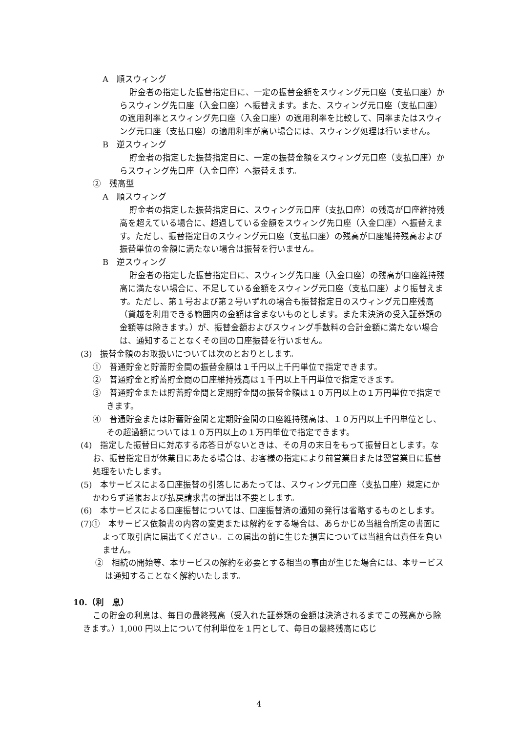A　順スウィング
貯金者の指定した振替指定日に、一定の振替金額をスウィング元口座（支払口座）からスウィング先口座（入金口座）へ振替えます。また、スウィング元口座（支払口座）の適用利率とスウィング先口座（入金口座）の適用利率を比較して、同率またはスウィング元口座（支払口座）の適用利率が高い場合には、スウィング処理は行いません。
B　逆スウィング
貯金者の指定した振替指定日に、一定の振替金額をスウィング元口座（支払口座）からスウィング先口座（入金口座）へ振替えます。
②　残高型
A　順スウィング
貯金者の指定した振替指定日に、スウィング元口座（支払口座）の残高が口座維持残高を超えている場合に、超過している金額をスウィング先口座（入金口座）へ振替えます。ただし、振替指定日のスウィング元口座（支払口座）の残高が口座維持残高および振替単位の金額に満たない場合は振替を行いません。
B　逆スウィング
貯金者の指定した振替指定日に、スウィング先口座（入金口座）の残高が口座維持残高に満たない場合に、不足している金額をスウィング元口座（支払口座）より振替えます。ただし、第１号および第２号いずれの場合も振替指定日のスウィング元口座残高（貸越を利用できる範囲内の金額は含まないものとします。また未決済の受入証券類の金額等は除きます。）が、振替金額およびスウィング手数料の合計金額に満たない場合は、通知することなくその回の口座振替を行いません。
(3)　振替金額のお取扱いについては次のとおりとします。
①　普通貯金と貯蓄貯金間の振替金額は１千円以上千円単位で指定できます。
②　普通貯金と貯蓄貯金間の口座維持残高は１千円以上千円単位で指定できます。
③　普通貯金または貯蓄貯金間と定期貯金間の振替金額は１０万円以上の１万円単位で指定できます。
④　普通貯金または貯蓄貯金間と定期貯金間の口座維持残高は、１０万円以上千円単位とし、その超過額については１０万円以上の１万円単位で指定できます。
(4)　指定した振替日に対応する応答日がないときは、その月の末日をもって振替日とします。なお、振替指定日が休業日にあたる場合は、お客様の指定により前営業日または翌営業日に振替処理をいたします。
(5)　本サービスによる口座振替の引落しにあたっては、スウィング元口座（支払口座）規定にかかわらず通帳および払戻請求書の提出は不要とします。
(6)　本サービスによる口座振替については、口座振替済の通知の発行は省略するものとします。
(7)①　本サービス依頼書の内容の変更または解約をする場合は、あらかじめ当組合所定の書面によって取引店に届出てください。この届出の前に生じた損害については当組合は責任を負いません。
②　相続の開始等、本サービスの解約を必要とする相当の事由が生じた場合には、本サービスは通知することなく解約いたします。
10.（利　息）
この貯金の利息は、毎日の最終残高（受入れた証券類の金額は決済されるまでこの残高から除きます。）1,000 円以上について付利単位を１円として、毎日の最終残高に応じ
4